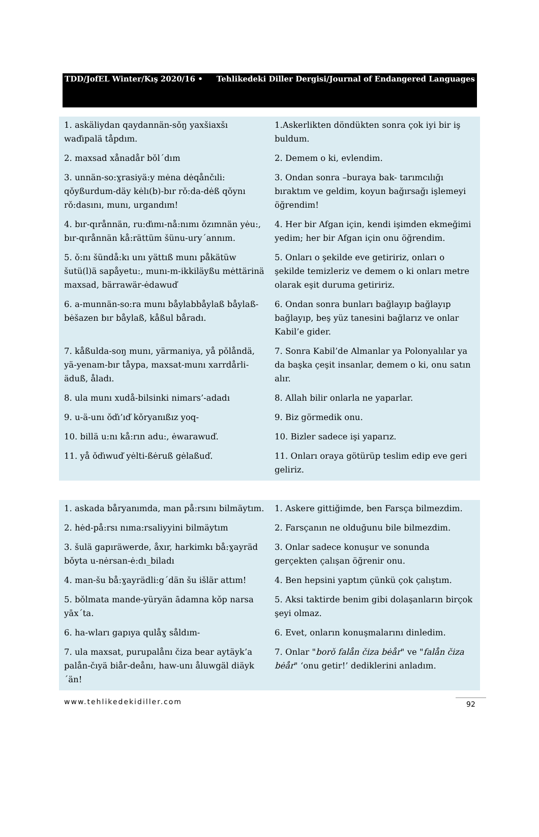TDD/JofEL Winter/Kış 2020/16 • Tehlikedeki Diller Dergisi/Journal of Endangered Languages
| 1. askäliydan qaydannän-sǒŋ yaxšiaxšı waďıpalä tåpdım. | 1.Askerlikten döndükten sonra çok iyi bir iş buldum. |
| 2. maxsad xånadår bǒl´dım | 2. Demem o ki, evlendim. |
| 3. unnän-so:ɣrasiyä:y mėna dėqånčıli: qǒyßurdum-däy kėlı(b)-bır rǒ:da-dėß qǒynı rǒ:dasını, munı, urgandım! | 3. Ondan sonra –buraya bak- tarımcılığı bıraktım ve geldim, koyun bağırsağı işlemeyi öğrendim! |
| 4. bır-qırånnän, ru:ďımı-nå:nımı ǒzımnän yėu:, bır-qırånnän kå:rättüm šünu-ury´annım. | 4. Her bir Afgan için, kendi işimden ekmeğimi yedim; her bir Afgan için onu öğrendim. |
| 5. ǒ:nı šündå:kı unı yättıß munı påkätüw šutü(l)ä sapåyetu:, munı-m-ikkiläyßu mėttärinä maxsad, bärrawär-ėdawuď | 5. Onları o şekilde eve getiririz, onları o şekilde temizleriz ve demem o ki onları metre olarak eşit duruma getiririz. |
| 6. a-munnän-so:ra munı båylabbåylaß båylaß-bėšazen bır båylaß, kåßul båradı. | 6. Ondan sonra bunları bağlayıp bağlayıp bağlayıp, beş yüz tanesini bağlarız ve onlar Kabil’e gider. |
| 7. kåßulda-soŋ munı, yärmaniya, yå pǒlåndä, yä-yenam-bır tåypa, maxsat-munı xarrdårli-äduß, åladı. | 7. Sonra Kabil’de Almanlar ya Polonyalılar ya da başka çeşit insanlar, demem o ki, onu satın alır. |
| 8. ula munı xudå-bilsinki nimars’-adadı | 8. Allah bilir onlarla ne yaparlar. |
| 9. u-ä-unı ǒďı’ıď kǒryanıßız yoq- | 9. Biz görmedik onu. |
| 10. billä u:nı kå:rın adu:, ėwarawuď. | 10. Bizler sadece işi yaparız. |
| 11. yå ǒďıwuď yėlti-ßėruß gėlaßuď. | 11. Onları oraya götürüp teslim edip eve geri geliriz. |
| 1. askada båryanımda, man på:rsını bilmäytım. | 1. Askere gittiğimde, ben Farsça bilmezdim. |
| 2. hėd-på:rsı nıma:rsaliyyini bilmäytım | 2. Farsçanın ne olduğunu bile bilmezdim. |
| 3. šulä gapıräwerde, åxır, harkimkı bå:ɣayräd bǒyta u-nėrsan-ė:dı_biladı | 3. Onlar sadece konuşur ve sonunda gerçekten çalışan öğrenir onu. |
| 4. man-šu bå:ɣayrädli:g´dän šu išlär attım! | 4. Ben hepsini yaptım çünkü çok çalıştım. |
| 5. bǒlmata mande-yüryän ādamna kǒp narsa yāx´ta. | 5. Aksi taktirde benim gibi dolaşanların birçok şeyi olmaz. |
| 6. ha-wları gapıya qulåɣ såldım- | 6. Evet, onların konuşmalarını dinledim. |
| 7. ula maxsat, purupalånı čiza bear aytäyk’a palån-čıyä biår-deånı, haw-unı åluwgäl diäyk´än! | 7. Onlar " borǒ falån čiza bėår " ve " falån čiza bėår " ‘onu getir!’ dediklerini anladım. |
www.tehlikedekidiller.com 92